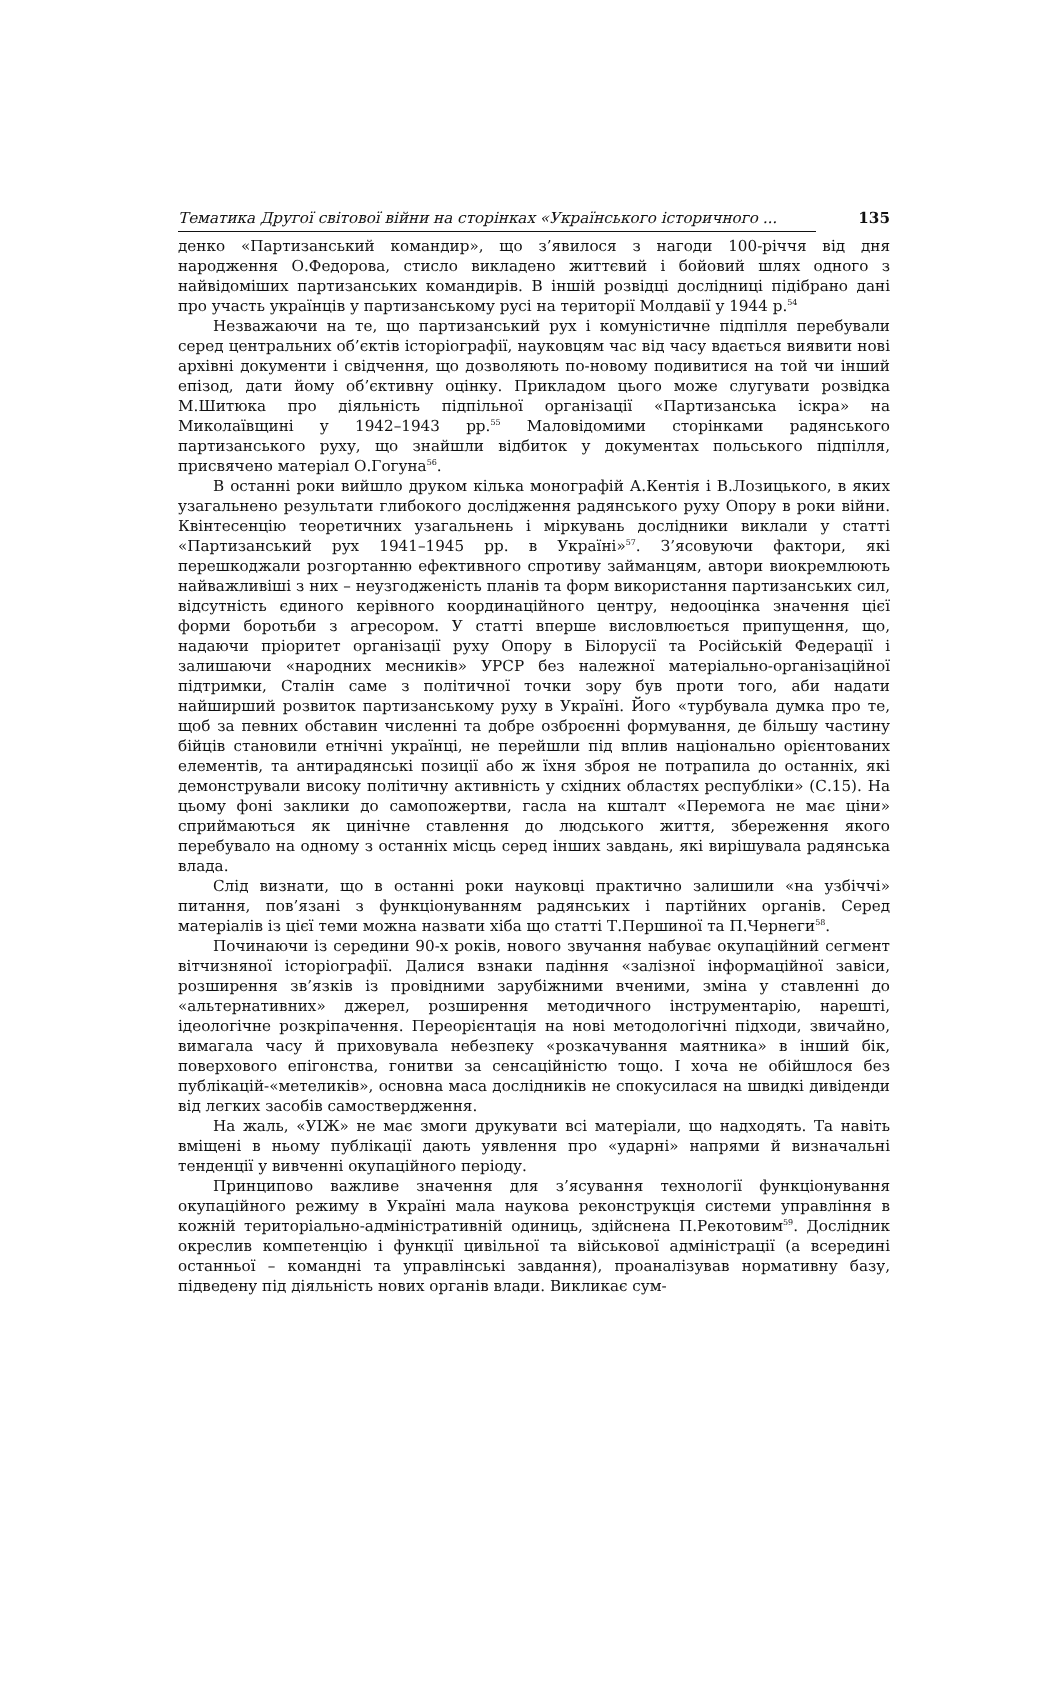Тематика Другої світової війни на сторінках «Українського історичного ... 135
денко «Партизанський командир», що з’явилося з нагоди 100-річчя від дня народження О.Федорова, стисло викладено життєвий і бойовий шлях одного з найвідоміших партизанських командирів. В іншій розвідці дослідниці підібрано дані про участь українців у партизанському русі на території Молдавії у 1944 р.<sup>54</sup>
Незважаючи на те, що партизанський рух і комуністичне підпілля перебували серед центральних об’єктів історіографії, науковцям час від часу вдається виявити нові архівні документи і свідчення, що дозволяють по-новому подивитися на той чи інший епізод, дати йому об’єктивну оцінку. Прикладом цього може слугувати розвідка М.Шитюка про діяльність підпільної організації «Партизанська іскра» на Миколаївщині у 1942–1943 рр.<sup>55</sup> Маловідомими сторінками радянського партизанського руху, що знайшли відбиток у документах польського підпілля, присвячено матеріал О.Гогуна<sup>56</sup>.
В останні роки вийшло друком кілька монографій А.Кентія і В.Лозицького, в яких узагальнено результати глибокого дослідження радянського руху Опору в роки війни. Квінтесенцію теоретичних узагальнень і міркувань дослідники виклали у статті «Партизанський рух 1941–1945 рр. в Україні»<sup>57</sup>. З’ясовуючи фактори, які перешкоджали розгортанню ефективного спротиву займанцям, автори виокремлюють найважливіші з них – неузгодженість планів та форм використання партизанських сил, відсутність єдиного керівного координаційного центру, недооцінка значення цієї форми боротьби з агресором. У статті вперше висловлюється припущення, що, надаючи пріоритет організації руху Опору в Білорусії та Російській Федерації і залишаючи «народних месників» УРСР без належної матеріально-організаційної підтримки, Сталін саме з політичної точки зору був проти того, аби надати найширший розвиток партизанському руху в Україні. Його «турбувала думка про те, щоб за певних обставин численні та добре озброєнні формування, де більшу частину бійців становили етнічні українці, не перейшли під вплив національно орієнтованих елементів, та антирадянські позиції або ж їхня зброя не потрапила до останніх, які демонстрували високу політичну активність у східних областях республіки» (С.15). На цьому фоні заклики до самопожертви, гасла на кшталт «Перемога не має ціни» сприймаються як цинічне ставлення до людського життя, збереження якого перебувало на одному з останніх місць серед інших завдань, які вирішувала радянська влада.
Слід визнати, що в останні роки науковці практично залишили «на узбіччі» питання, пов’язані з функціонуванням радянських і партійних органів. Серед матеріалів із цієї теми можна назвати хіба що статті Т.Першиної та П.Чернеги<sup>58</sup>.
Починаючи із середини 90-х років, нового звучання набуває окупаційний сегмент вітчизняної історіографії. Далися взнаки падіння «залізної інформаційної завіси, розширення зв’язків із провідними зарубіжними вченими, зміна у ставленні до «альтернативних» джерел, розширення методичного інструментарію, нарешті, ідеологічне розкріпачення. Переорієнтація на нові методологічні підходи, звичайно, вимагала часу й приховувала небезпеку «розкачування маятника» в інший бік, поверхового епігонства, гонитви за сенсаційністю тощо. І хоча не обійшлося без публікацій-«метеликів», основна маса дослідників не спокусилася на швидкі дивіденди від легких засобів самоствердження.
На жаль, «УІЖ» не має змоги друкувати всі матеріали, що надходять. Та навіть вміщені в ньому публікації дають уявлення про «ударні» напрями й визначальні тенденції у вивченні окупаційного періоду.
Принципово важливе значення для з’ясування технології функціонування окупаційного режиму в Україні мала наукова реконструкція системи управління в кожній територіально-адміністративній одиниць, здійснена П.Рекотовим<sup>59</sup>. Дослідник окреслив компетенцію і функції цивільної та військової адміністрації (а всередині останньої – командні та управлінські завдання), проаналізував нормативну базу, підведену під діяльність нових органів влади. Викликає сум-